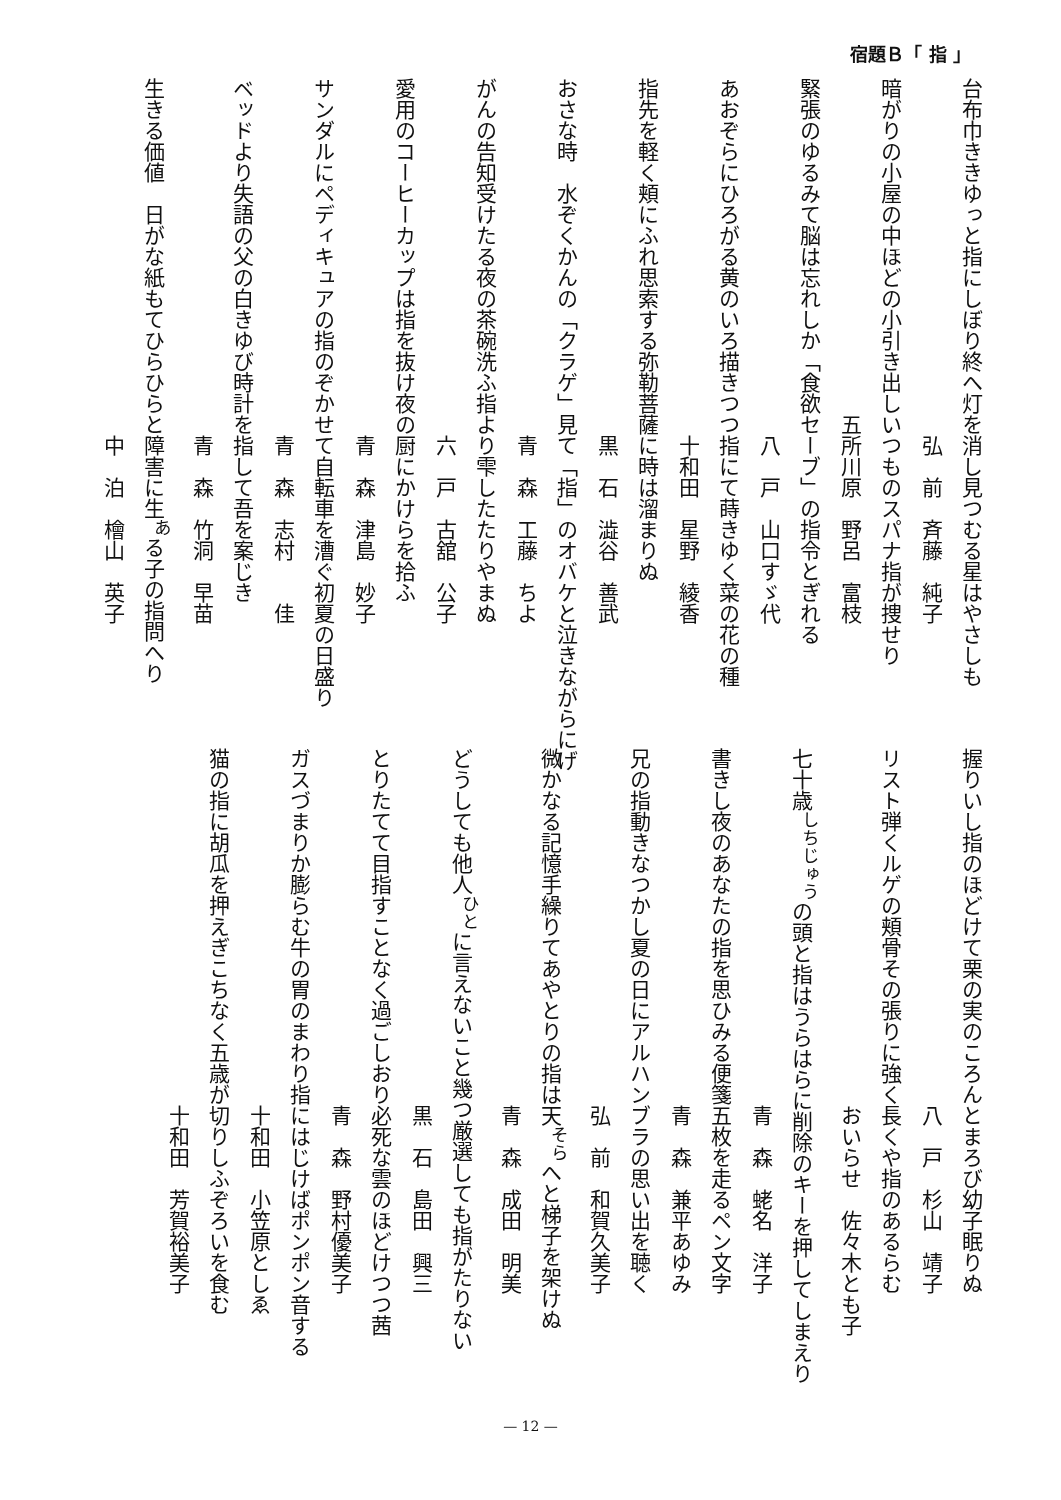宿題Ｂ「 指 」
台布巾ききゆっと指にしぼり終へ灯を消し見つむる星はやさしも
　　　　　　　　　　　　　　　　　弘　前　斉藤　純子
暗がりの小屋の中ほどの小引き出しいつものスパナ指が捜せり
　　　　　　　　　　　　　　　　五所川原　野呂　富枝
緊張のゆるみて脳は忘れしか「食欲セーブ」の指令とぎれる
　　　　　　　　　　　　　　　　　八　戸　山口すゞ代
あおぞらにひろがる黄のいろ描きつつ指にて蒔きゆく菜の花の種
　　　　　　　　　　　　　　　　　十和田　星野　綾香
指先を軽く頬にふれ思索する弥勒菩薩に時は溜まりぬ
　　　　　　　　　　　　　　　　　黒　石　澁谷　善武
おさな時　水ぞくかんの「クラゲ」見て「指」のオバケと泣きながらにげ
　　　　　　　　　　　　　　　　　青　森　工藤　ちよ
がんの告知受けたる夜の茶碗洗ふ指より雫したたりやまぬ
　　　　　　　　　　　　　　　　　六　戸　古舘　公子
愛用のコーヒーカップは指を抜け夜の厨にかけらを拾ふ
　　　　　　　　　　　　　　　　　青　森　津島　妙子
サンダルにペディキュアの指のぞかせて自転車を漕ぐ初夏の日盛り
　　　　　　　　　　　　　　　　　青　森　志村　　佳
ベッドより失語の父の白きゆび時計を指して吾を案じき
　　　　　　　　　　　　　　　　　青　森　竹洞　早苗
生きる価値　日がな紙もてひらひらと障害に生<sup>あ</sup>る子の指問へり
　　　　　　　　　　　　　　　　　中　泊　檜山　英子
握りいし指のほどけて栗の実のころんとまろび幼子眠りぬ
　　　　　　　　　　　　　　　　　八　戸　杉山　靖子
リスト弾くルゲの頬骨その張りに強く長くや指のあるらむ
　　　　　　　　　　　　　　　　　おいらせ　佐々木とも子
七十歳<sup>しちじゅう</sup>の頭と指はうらはらに削除のキーを押してしまえり
　　　　　　　　　　　　　　　　　青　森　蛯名　洋子
書きし夜のあなたの指を思ひみる便箋五枚を走るペン文字
　　　　　　　　　　　　　　　　　青　森　兼平あゆみ
兄の指動きなつかし夏の日にアルハンブラの思い出を聴く
　　　　　　　　　　　　　　　　　弘　前　和賀久美子
微かなる記憶手繰りてあやとりの指は天<sup>そら</sup>へと梯子を架けぬ
　　　　　　　　　　　　　　　　　青　森　成田　明美
どうしても他人<sup>ひと</sup>に言えないこと幾つ厳選しても指がたりない
　　　　　　　　　　　　　　　　　黒　石　島田　興三
とりたてて目指すことなく過ごしおり必死な雲のほどけつつ茜
　　　　　　　　　　　　　　　　　青　森　野村優美子
ガスづまりか膨らむ牛の胃のまわり指にはじけばポンポン音する
　　　　　　　　　　　　　　　　　十和田　小笠原としゑ
猫の指に胡瓜を押えぎこちなく五歳が切りしふぞろいを食む
　　　　　　　　　　　　　　　　　十和田　芳賀裕美子
— 12 —